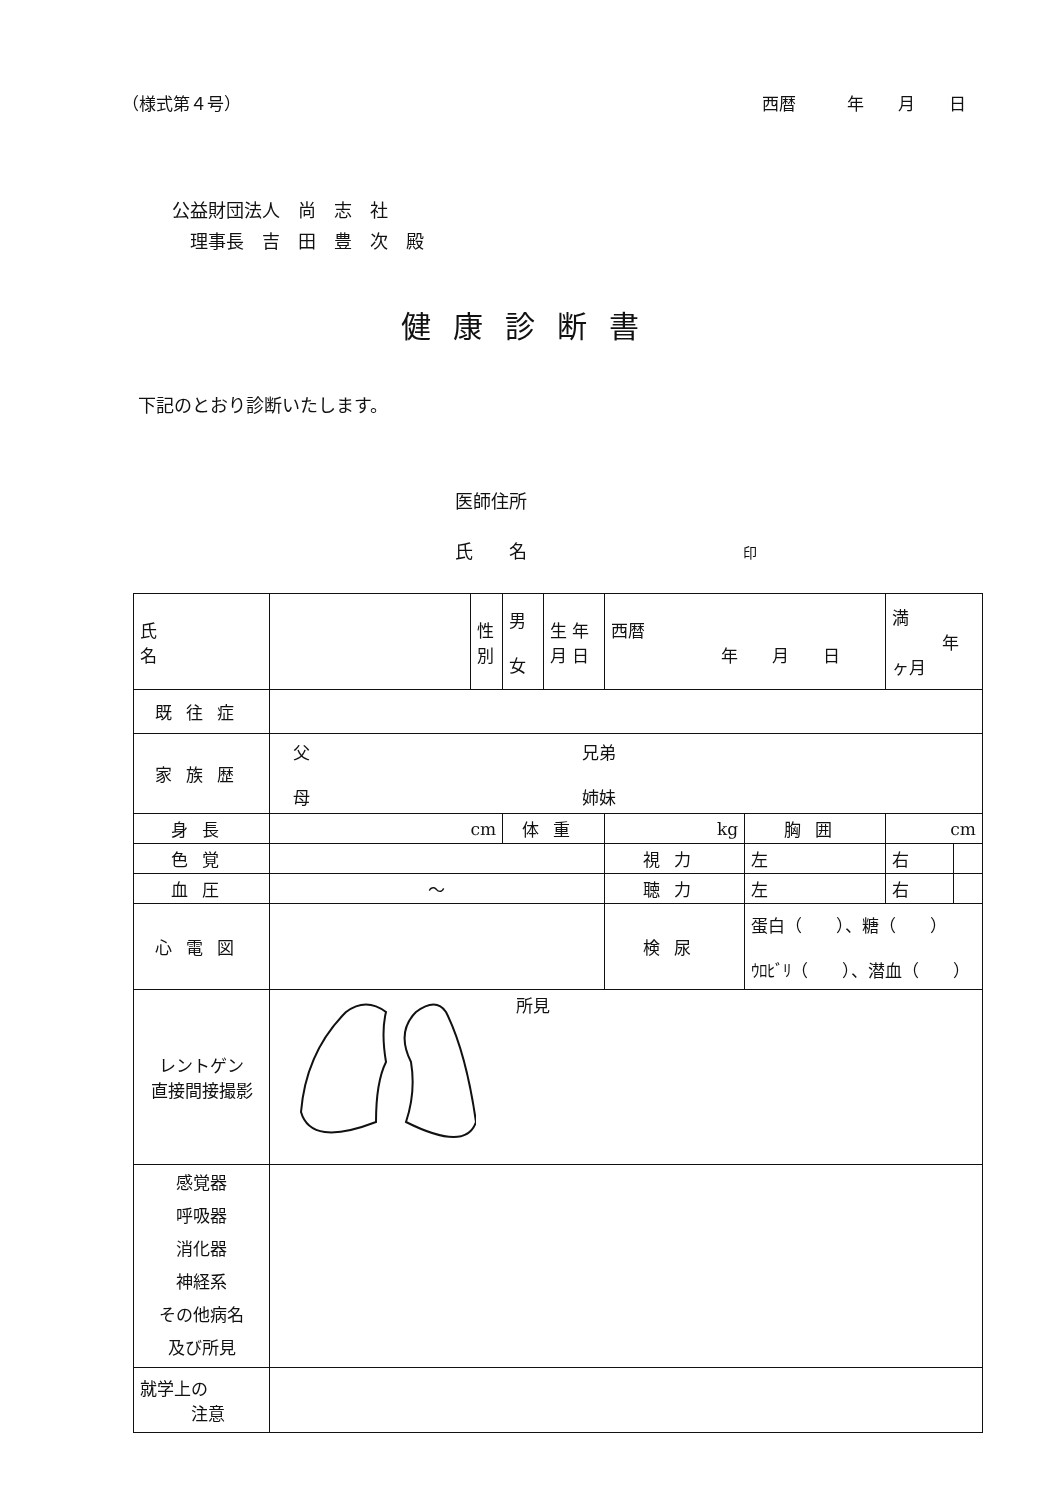（様式第４号） 西暦　　　年　　月　　日
公益財団法人　尚　志　社
　理事長　吉　田　豊　次　殿
健康診断書
下記のとおり診断いたします。
医師住所
氏　　名　　　　　　　　　　　　印
| 氏 名 | | 性 別 | 男 女 | 生 年 月 日 | 西暦 年 月 日 | | | 満 年 ヶ月 | |
| 既往症 | | | | | | | | | |
| 家族歴 | 父 兄弟 母 姉妹 | | | | | | | | |
| 身長 | cm | | 体重 | | | kg | 胸囲 | cm | |
| 色覚 | | | | | | 視力 | 左 | 右 | |
| 血圧 | ～ | | | | | 聴力 | 左 | 右 | |
| 心電図 | | | | | | 検尿 | 蛋白（ ）、糖（ ） ｳﾛﾋﾞﾘ（ ）、潜血（ ） | | |
| レントゲン 直接間接撮影 | 所見 | | | | | | | | |
| 感覚器 呼吸器 消化器 神経系 その他病名 及び所見 | | | | | | | | | |
| 就学上の 注意 | | | | | | | | | |